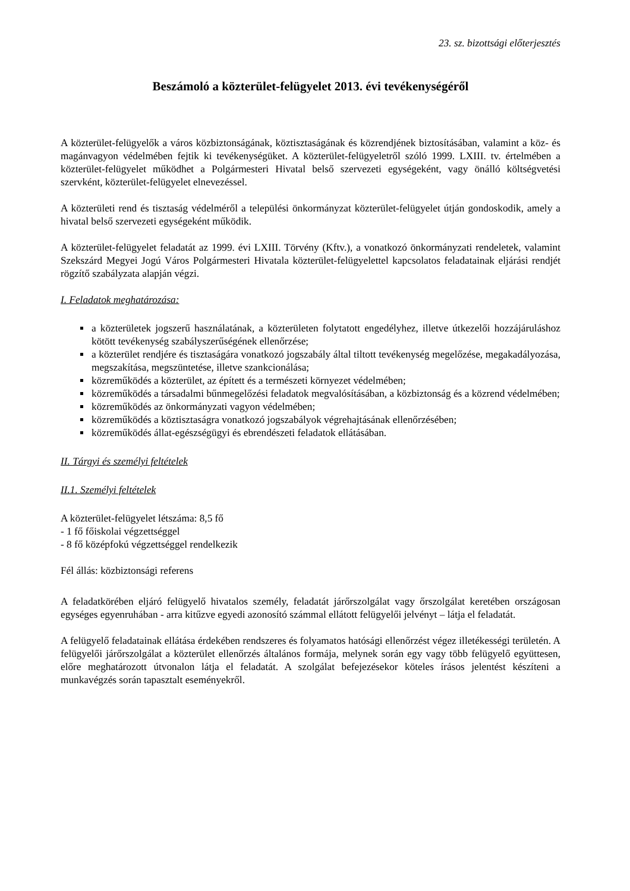23. sz. bizottsági előterjesztés
Beszámoló a közterület-felügyelet 2013. évi tevékenységéről
A közterület-felügyelők a város közbiztonságának, köztisztaságának és közrendjének biztosításában, valamint a köz- és magánvagyon védelmében fejtik ki tevékenységüket. A közterület-felügyeletről szóló 1999. LXIII. tv. értelmében a közterület-felügyelet működhet a Polgármesteri Hivatal belső szervezeti egységeként, vagy önálló költségvetési szervként, közterület-felügyelet elnevezéssel.
A közterületi rend és tisztaság védelméről a települési önkormányzat közterület-felügyelet útján gondoskodik, amely a hivatal belső szervezeti egységeként működik.
A közterület-felügyelet feladatát az 1999. évi LXIII. Törvény (Kftv.), a vonatkozó önkormányzati rendeletek, valamint Szekszárd Megyei Jogú Város Polgármesteri Hivatala közterület-felügyelettel kapcsolatos feladatainak eljárási rendjét rögzítő szabályzata alapján végzi.
I. Feladatok meghatározása:
a közterületek jogszerű használatának, a közterületen folytatott engedélyhez, illetve útkezelői hozzájáruláshoz kötött tevékenység szabályszerűségének ellenőrzése;
a közterület rendjére és tisztaságára vonatkozó jogszabály által tiltott tevékenység megelőzése, megakadályozása, megszakítása, megszüntetése, illetve szankcionálása;
közreműködés a közterület, az épített és a természeti környezet védelmében;
közreműködés a társadalmi bűnmegelőzési feladatok megvalósításában, a közbiztonság és a közrend védelmében;
közreműködés az önkormányzati vagyon védelmében;
közreműködés a köztisztaságra vonatkozó jogszabályok végrehajtásának ellenőrzésében;
közreműködés állat-egészségügyi és ebrendészeti feladatok ellátásában.
II. Tárgyi és személyi feltételek
II.1. Személyi feltételek
A közterület-felügyelet létszáma: 8,5 fő
- 1 fő főiskolai végzettséggel
- 8 fő középfokú végzettséggel rendelkezik
Fél állás: közbiztonsági referens
A feladatkörében eljáró felügyelő hivatalos személy, feladatát járőrszolgálat vagy őrszolgálat keretében országosan egységes egyenruhában - arra kitűzve egyedi azonosító számmal ellátott felügyelői jelvényt – látja el feladatát.
A felügyelő feladatainak ellátása érdekében rendszeres és folyamatos hatósági ellenőrzést végez illetékességi területén. A felügyelői járőrszolgálat a közterület ellenőrzés általános formája, melynek során egy vagy több felügyelő együttesen, előre meghatározott útvonalon látja el feladatát. A szolgálat befejezésekor köteles írásos jelentést készíteni a munkavégzés során tapasztalt eseményekről.